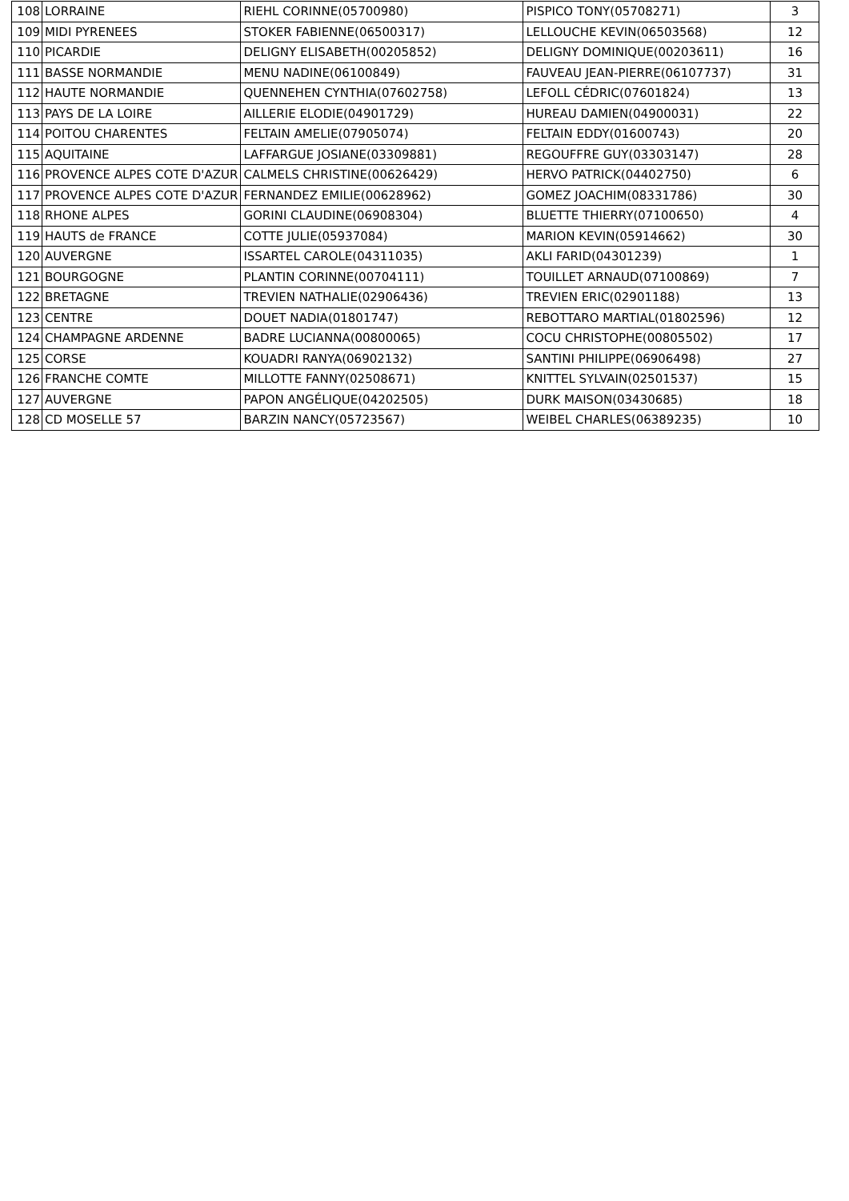| 108 | LORRAINE | RIEHL CORINNE(05700980) | PISPICO TONY(05708271) | 3 |
| 109 | MIDI PYRENEES | STOKER FABIENNE(06500317) | LELLOUCHE KEVIN(06503568) | 12 |
| 110 | PICARDIE | DELIGNY ELISABETH(00205852) | DELIGNY DOMINIQUE(00203611) | 16 |
| 111 | BASSE NORMANDIE | MENU NADINE(06100849) | FAUVEAU JEAN-PIERRE(06107737) | 31 |
| 112 | HAUTE NORMANDIE | QUENNEHEN CYNTHIA(07602758) | LEFOLL CÉDRIC(07601824) | 13 |
| 113 | PAYS DE LA LOIRE | AILLERIE ELODIE(04901729) | HUREAU DAMIEN(04900031) | 22 |
| 114 | POITOU CHARENTES | FELTAIN AMELIE(07905074) | FELTAIN EDDY(01600743) | 20 |
| 115 | AQUITAINE | LAFFARGUE JOSIANE(03309881) | REGOUFFRE GUY(03303147) | 28 |
| 116 | PROVENCE ALPES COTE D'AZUR | CALMELS CHRISTINE(00626429) | HERVO PATRICK(04402750) | 6 |
| 117 | PROVENCE ALPES COTE D'AZUR | FERNANDEZ EMILIE(00628962) | GOMEZ JOACHIM(08331786) | 30 |
| 118 | RHONE ALPES | GORINI CLAUDINE(06908304) | BLUETTE THIERRY(07100650) | 4 |
| 119 | HAUTS de FRANCE | COTTE JULIE(05937084) | MARION KEVIN(05914662) | 30 |
| 120 | AUVERGNE | ISSARTEL CAROLE(04311035) | AKLI FARID(04301239) | 1 |
| 121 | BOURGOGNE | PLANTIN CORINNE(00704111) | TOUILLET ARNAUD(07100869) | 7 |
| 122 | BRETAGNE | TREVIEN NATHALIE(02906436) | TREVIEN ERIC(02901188) | 13 |
| 123 | CENTRE | DOUET NADIA(01801747) | REBOTTARO MARTIAL(01802596) | 12 |
| 124 | CHAMPAGNE ARDENNE | BADRE LUCIANNA(00800065) | COCU CHRISTOPHE(00805502) | 17 |
| 125 | CORSE | KOUADRI RANYA(06902132) | SANTINI PHILIPPE(06906498) | 27 |
| 126 | FRANCHE COMTE | MILLOTTE FANNY(02508671) | KNITTEL SYLVAIN(02501537) | 15 |
| 127 | AUVERGNE | PAPON ANGÉLIQUE(04202505) | DURK MAISON(03430685) | 18 |
| 128 | CD MOSELLE 57 | BARZIN NANCY(05723567) | WEIBEL CHARLES(06389235) | 10 |